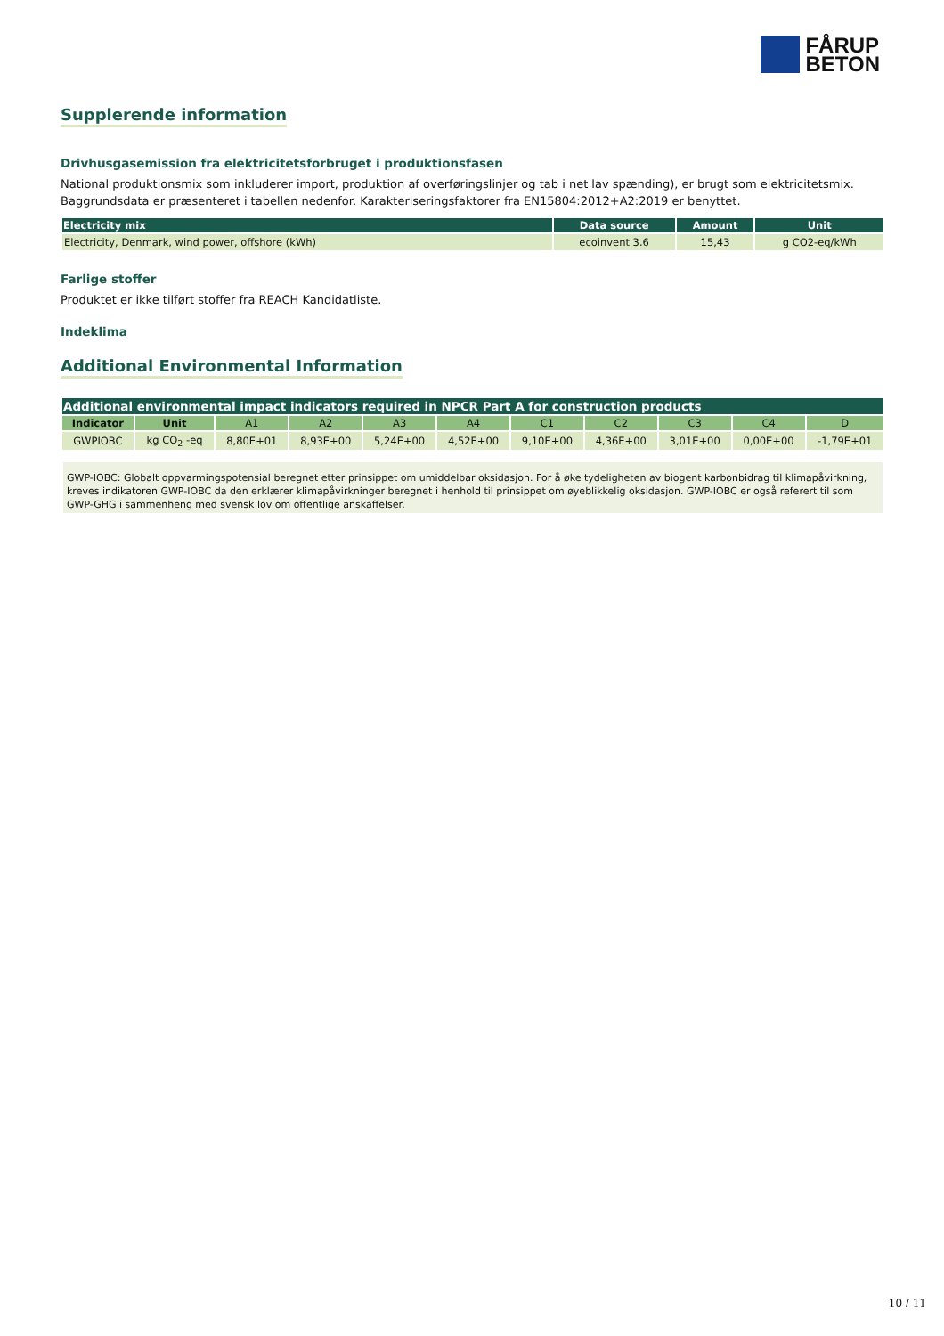FÅRUP
BETON
Supplerende information
Drivhusgasemission fra elektricitetsforbruget i produktionsfasen
National produktionsmix som inkluderer import, produktion af overføringslinjer og tab i net lav spænding), er brugt som elektricitetsmix. Baggrundsdata er præsenteret i tabellen nedenfor. Karakteriseringsfaktorer fra EN15804:2012+A2:2019 er benyttet.
| Electricity mix | Data source | Amount | Unit |
| --- | --- | --- | --- |
| Electricity, Denmark, wind power, offshore (kWh) | ecoinvent 3.6 | 15,43 | g CO2-eq/kWh |
Farlige stoffer
Produktet er ikke tilført stoffer fra REACH Kandidatliste.
Indeklima
Additional Environmental Information
| Additional environmental impact indicators required in NPCR Part A for construction products | | | | | | | | | | |
| --- | --- | --- | --- | --- | --- | --- | --- | --- | --- | --- |
| Indicator | Unit | A1 | A2 | A3 | A4 | C1 | C2 | C3 | C4 | D |
| GWPIOBC | kg CO<sub>2</sub> -eq | 8,80E+01 | 8,93E+00 | 5,24E+00 | 4,52E+00 | 9,10E+00 | 4,36E+00 | 3,01E+00 | 0,00E+00 | -1,79E+01 |
GWP-IOBC: Globalt oppvarmingspotensial beregnet etter prinsippet om umiddelbar oksidasjon. For å øke tydeligheten av biogent karbonbidrag til klimapåvirkning, kreves indikatoren GWP-IOBC da den erklærer klimapåvirkninger beregnet i henhold til prinsippet om øyeblikkelig oksidasjon. GWP-IOBC er også referert til som GWP-GHG i sammenheng med svensk lov om offentlige anskaffelser.
10 / 11